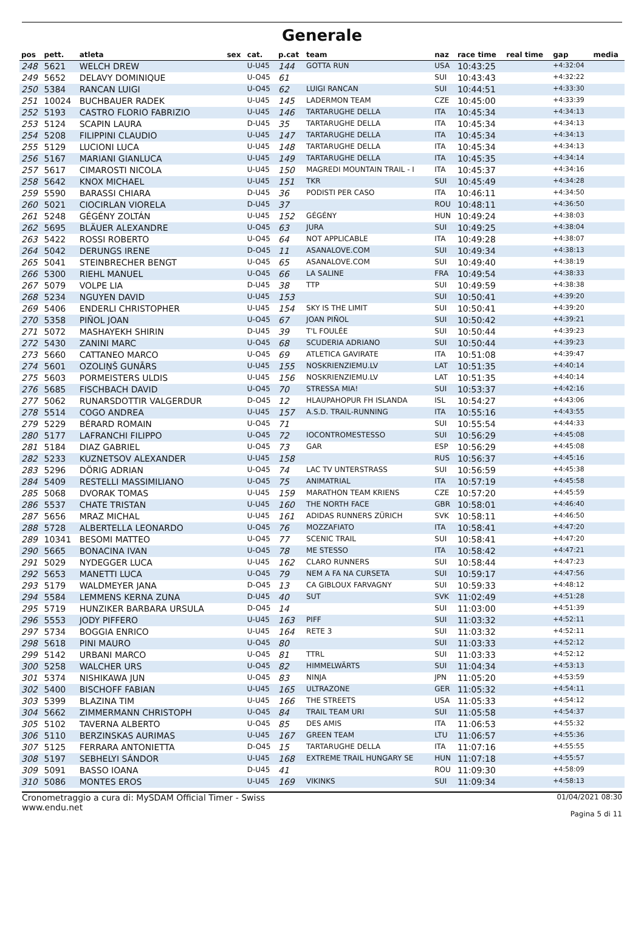Generale
| pos | pett. | atleta | sex | cat. | p.cat | team | naz | race time | real time | gap | media |
| --- | --- | --- | --- | --- | --- | --- | --- | --- | --- | --- | --- |
| 248 | 5621 | WELCH DREW | | U-U45 | 144 | GOTTA RUN | USA | 10:43:25 | | +4:32:04 | |
| 249 | 5652 | DELAVY DOMINIQUE | | U-O45 | 61 | | SUI | 10:43:43 | | +4:32:22 | |
| 250 | 5384 | RANCAN LUIGI | | U-O45 | 62 | LUIGI RANCAN | SUI | 10:44:51 | | +4:33:30 | |
| 251 | 10024 | BUCHBAUER RADEK | | U-U45 | 145 | LADERMON TEAM | CZE | 10:45:00 | | +4:33:39 | |
| 252 | 5193 | CASTRO FLORIO FABRIZIO | | U-U45 | 146 | TARTARUGHE DELLA | ITA | 10:45:34 | | +4:34:13 | |
| 253 | 5124 | SCAPIN LAURA | | D-U45 | 35 | TARTARUGHE DELLA | ITA | 10:45:34 | | +4:34:13 | |
| 254 | 5208 | FILIPPINI CLAUDIO | | U-U45 | 147 | TARTARUGHE DELLA | ITA | 10:45:34 | | +4:34:13 | |
| 255 | 5129 | LUCIONI LUCA | | U-U45 | 148 | TARTARUGHE DELLA | ITA | 10:45:34 | | +4:34:13 | |
| 256 | 5167 | MARIANI GIANLUCA | | U-U45 | 149 | TARTARUGHE DELLA | ITA | 10:45:35 | | +4:34:14 | |
| 257 | 5617 | CIMAROSTI NICOLA | | U-U45 | 150 | MAGREDI MOUNTAIN TRAIL - I | ITA | 10:45:37 | | +4:34:16 | |
| 258 | 5642 | KNOX MICHAEL | | U-U45 | 151 | TKR | SUI | 10:45:49 | | +4:34:28 | |
| 259 | 5590 | BARASSI CHIARA | | D-U45 | 36 | PODISTI PER CASO | ITA | 10:46:11 | | +4:34:50 | |
| 260 | 5021 | CIOCIRLAN VIORELA | | D-U45 | 37 | | ROU | 10:48:11 | | +4:36:50 | |
| 261 | 5248 | GÉGÉNY ZOLTÁN | | U-U45 | 152 | GÉGÉNY | HUN | 10:49:24 | | +4:38:03 | |
| 262 | 5695 | BLÄUER ALEXANDRE | | U-O45 | 63 | JURA | SUI | 10:49:25 | | +4:38:04 | |
| 263 | 5422 | ROSSI ROBERTO | | U-O45 | 64 | NOT APPLICABLE | ITA | 10:49:28 | | +4:38:07 | |
| 264 | 5042 | DERUNGS IRENE | | D-O45 | 11 | ASANALOVE.COM | SUI | 10:49:34 | | +4:38:13 | |
| 265 | 5041 | STEINBRECHER BENGT | | U-O45 | 65 | ASANALOVE.COM | SUI | 10:49:40 | | +4:38:19 | |
| 266 | 5300 | RIEHL MANUEL | | U-O45 | 66 | LA SALINE | FRA | 10:49:54 | | +4:38:33 | |
| 267 | 5079 | VOLPE LIA | | D-U45 | 38 | TTP | SUI | 10:49:59 | | +4:38:38 | |
| 268 | 5234 | NGUYEN DAVID | | U-U45 | 153 | | SUI | 10:50:41 | | +4:39:20 | |
| 269 | 5406 | ENDERLI CHRISTOPHER | | U-U45 | 154 | SKY IS THE LIMIT | SUI | 10:50:41 | | +4:39:20 | |
| 270 | 5358 | PIÑOL JOAN | | U-O45 | 67 | JOAN PIÑOL | SUI | 10:50:42 | | +4:39:21 | |
| 271 | 5072 | MASHAYEKH SHIRIN | | D-U45 | 39 | T'L FOULÉE | SUI | 10:50:44 | | +4:39:23 | |
| 272 | 5430 | ZANINI MARC | | U-O45 | 68 | SCUDERIA ADRIANO | SUI | 10:50:44 | | +4:39:23 | |
| 273 | 5660 | CATTANEO MARCO | | U-O45 | 69 | ATLETICA GAVIRATE | ITA | 10:51:08 | | +4:39:47 | |
| 274 | 5601 | OZOLIŅŠ GUNĀRS | | U-U45 | 155 | NOSKRIENZIEMU.LV | LAT | 10:51:35 | | +4:40:14 | |
| 275 | 5603 | PORMEISTERS ULDIS | | U-U45 | 156 | NOSKRIENZIEMU.LV | LAT | 10:51:35 | | +4:40:14 | |
| 276 | 5685 | FISCHBACH DAVID | | U-O45 | 70 | STRESSA MIA! | SUI | 10:53:37 | | +4:42:16 | |
| 277 | 5062 | RUNARSDOTTIR VALGERDUR | | D-O45 | 12 | HLAUPAHOPUR FH ISLANDA | ISL | 10:54:27 | | +4:43:06 | |
| 278 | 5514 | COGO ANDREA | | U-U45 | 157 | A.S.D. TRAIL-RUNNING | ITA | 10:55:16 | | +4:43:55 | |
| 279 | 5229 | BÉRARD ROMAIN | | U-O45 | 71 | | SUI | 10:55:54 | | +4:44:33 | |
| 280 | 5177 | LAFRANCHI FILIPPO | | U-O45 | 72 | IOCONTROMESTESSO | SUI | 10:56:29 | | +4:45:08 | |
| 281 | 5184 | DIAZ GABRIEL | | U-O45 | 73 | GAR | ESP | 10:56:29 | | +4:45:08 | |
| 282 | 5233 | KUZNETSOV ALEXANDER | | U-U45 | 158 | | RUS | 10:56:37 | | +4:45:16 | |
| 283 | 5296 | DÖRIG ADRIAN | | U-O45 | 74 | LAC TV UNTERSTRASS | SUI | 10:56:59 | | +4:45:38 | |
| 284 | 5409 | RESTELLI MASSIMILIANO | | U-O45 | 75 | ANIMATRIAL | ITA | 10:57:19 | | +4:45:58 | |
| 285 | 5068 | DVORAK TOMAS | | U-U45 | 159 | MARATHON TEAM KRIENS | CZE | 10:57:20 | | +4:45:59 | |
| 286 | 5537 | CHATE TRISTAN | | U-U45 | 160 | THE NORTH FACE | GBR | 10:58:01 | | +4:46:40 | |
| 287 | 5656 | MRAZ MICHAL | | U-U45 | 161 | ADIDAS RUNNERS ZÜRICH | SVK | 10:58:11 | | +4:46:50 | |
| 288 | 5728 | ALBERTELLA LEONARDO | | U-O45 | 76 | MOZZAFIATO | ITA | 10:58:41 | | +4:47:20 | |
| 289 | 10341 | BESOMI MATTEO | | U-O45 | 77 | SCENIC TRAIL | SUI | 10:58:41 | | +4:47:20 | |
| 290 | 5665 | BONACINA IVAN | | U-O45 | 78 | ME STESSO | ITA | 10:58:42 | | +4:47:21 | |
| 291 | 5029 | NYDEGGER LUCA | | U-U45 | 162 | CLARO RUNNERS | SUI | 10:58:44 | | +4:47:23 | |
| 292 | 5653 | MANETTI LUCA | | U-O45 | 79 | NEM A FA NA CURSETA | SUI | 10:59:17 | | +4:47:56 | |
| 293 | 5179 | WALDMEYER JANA | | D-O45 | 13 | CA GIBLOUX FARVAGNY | SUI | 10:59:33 | | +4:48:12 | |
| 294 | 5584 | LEMMENS KERNA ZUNA | | D-U45 | 40 | SUT | SVK | 11:02:49 | | +4:51:28 | |
| 295 | 5719 | HUNZIKER BARBARA URSULA | | D-O45 | 14 | | SUI | 11:03:00 | | +4:51:39 | |
| 296 | 5553 | JODY PIFFERO | | U-U45 | 163 | PIFF | SUI | 11:03:32 | | +4:52:11 | |
| 297 | 5734 | BOGGIA ENRICO | | U-U45 | 164 | RETE 3 | SUI | 11:03:32 | | +4:52:11 | |
| 298 | 5618 | PINI MAURO | | U-O45 | 80 | | SUI | 11:03:33 | | +4:52:12 | |
| 299 | 5142 | URBANI MARCO | | U-O45 | 81 | TTRL | SUI | 11:03:33 | | +4:52:12 | |
| 300 | 5258 | WALCHER URS | | U-O45 | 82 | HIMMELWÄRTS | SUI | 11:04:34 | | +4:53:13 | |
| 301 | 5374 | NISHIKAWA JUN | | U-O45 | 83 | NINJA | JPN | 11:05:20 | | +4:53:59 | |
| 302 | 5400 | BISCHOFF FABIAN | | U-U45 | 165 | ULTRAZONE | GER | 11:05:32 | | +4:54:11 | |
| 303 | 5399 | BLAZINA TIM | | U-U45 | 166 | THE STREETS | USA | 11:05:33 | | +4:54:12 | |
| 304 | 5662 | ZIMMERMANN CHRISTOPH | | U-O45 | 84 | TRAIL TEAM URI | SUI | 11:05:58 | | +4:54:37 | |
| 305 | 5102 | TAVERNA ALBERTO | | U-O45 | 85 | DES AMIS | ITA | 11:06:53 | | +4:55:32 | |
| 306 | 5110 | BERZINSKAS AURIMAS | | U-U45 | 167 | GREEN TEAM | LTU | 11:06:57 | | +4:55:36 | |
| 307 | 5125 | FERRARA ANTONIETTA | | D-O45 | 15 | TARTARUGHE DELLA | ITA | 11:07:16 | | +4:55:55 | |
| 308 | 5197 | SEBHELYI SÁNDOR | | U-U45 | 168 | EXTREME TRAIL HUNGARY SE | HUN | 11:07:18 | | +4:55:57 | |
| 309 | 5091 | BASSO IOANA | | D-U45 | 41 | | ROU | 11:09:30 | | +4:58:09 | |
| 310 | 5086 | MONTES EROS | | U-U45 | 169 | VIKINKS | SUI | 11:09:34 | | +4:58:13 | |
Cronometraggio a cura di: MySDAM Official Timer - Swiss
www.endu.net
01/04/2021 08:30
Pagina 5 di 11